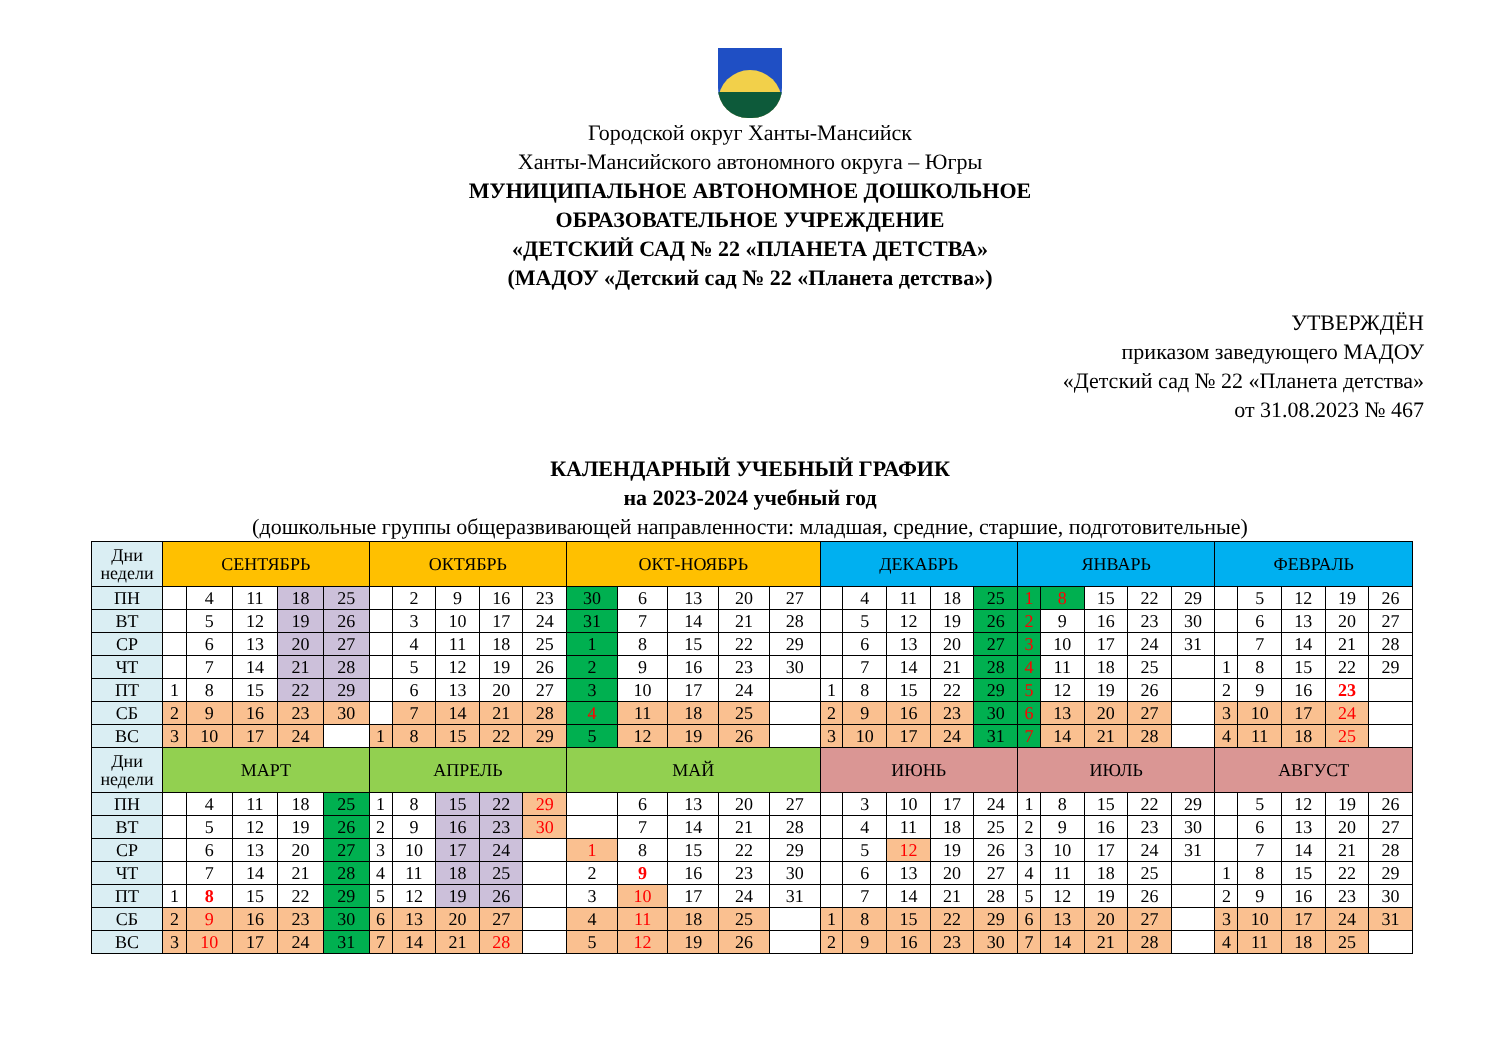Городской округ Ханты-Мансийск
Ханты-Мансийского автономного округа – Югры
МУНИЦИПАЛЬНОЕ АВТОНОМНОЕ ДОШКОЛЬНОЕ
ОБРАЗОВАТЕЛЬНОЕ УЧРЕЖДЕНИЕ
«ДЕТСКИЙ САД № 22 «ПЛАНЕТА ДЕТСТВА»
(МАДОУ «Детский сад № 22 «Планета детства»)
УТВЕРЖДЁН
приказом заведующего МАДОУ
«Детский сад № 22 «Планета детства»
от 31.08.2023 № 467
КАЛЕНДАРНЫЙ УЧЕБНЫЙ ГРАФИК
на 2023-2024 учебный год
(дошкольные группы общеразвивающей направленности: младшая, средние, старшие, подготовительные)
| Дни недели | СЕНТЯБРЬ | | | | | ОКТЯБРЬ | | | | | ОКТ-НОЯБРЬ | | | | | ДЕКАБРЬ | | | | | ЯНВАРЬ | | | | | ФЕВРАЛЬ | | | | |
| --- | --- | --- | --- | --- | --- | --- | --- | --- | --- | --- | --- | --- | --- | --- | --- | --- | --- | --- | --- | --- | --- | --- | --- | --- | --- | --- | --- | --- | --- | --- |
| ПН | | 4 | 11 | 18 | 25 | | 2 | 9 | 16 | 23 | 30 | 6 | 13 | 20 | 27 | | 4 | 11 | 18 | 25 | 1 | 8 | 15 | 22 | 29 | | 5 | 12 | 19 | 26 |
| ВТ | | 5 | 12 | 19 | 26 | | 3 | 10 | 17 | 24 | 31 | 7 | 14 | 21 | 28 | | 5 | 12 | 19 | 26 | 2 | 9 | 16 | 23 | 30 | | 6 | 13 | 20 | 27 |
| СР | | 6 | 13 | 20 | 27 | | 4 | 11 | 18 | 25 | 1 | 8 | 15 | 22 | 29 | | 6 | 13 | 20 | 27 | 3 | 10 | 17 | 24 | 31 | | 7 | 14 | 21 | 28 |
| ЧТ | | 7 | 14 | 21 | 28 | | 5 | 12 | 19 | 26 | 2 | 9 | 16 | 23 | 30 | | 7 | 14 | 21 | 28 | 4 | 11 | 18 | 25 | | 1 | 8 | 15 | 22 | 29 |
| ПТ | 1 | 8 | 15 | 22 | 29 | | 6 | 13 | 20 | 27 | 3 | 10 | 17 | 24 | | 1 | 8 | 15 | 22 | 29 | 5 | 12 | 19 | 26 | | 2 | 9 | 16 | 23 | |
| СБ | 2 | 9 | 16 | 23 | 30 | | 7 | 14 | 21 | 28 | 4 | 11 | 18 | 25 | | 2 | 9 | 16 | 23 | 30 | 6 | 13 | 20 | 27 | | 3 | 10 | 17 | 24 | |
| ВС | 3 | 10 | 17 | 24 | | 1 | 8 | 15 | 22 | 29 | 5 | 12 | 19 | 26 | | 3 | 10 | 17 | 24 | 31 | 7 | 14 | 21 | 28 | | 4 | 11 | 18 | 25 | |
| Дни недели | МАРТ | | | | | АПРЕЛЬ | | | | | МАЙ | | | | | ИЮНЬ | | | | | ИЮЛЬ | | | | | АВГУСТ | | | | |
| ПН | | 4 | 11 | 18 | 25 | 1 | 8 | 15 | 22 | 29 | | 6 | 13 | 20 | 27 | | 3 | 10 | 17 | 24 | 1 | 8 | 15 | 22 | 29 | | 5 | 12 | 19 | 26 |
| ВТ | | 5 | 12 | 19 | 26 | 2 | 9 | 16 | 23 | 30 | | 7 | 14 | 21 | 28 | | 4 | 11 | 18 | 25 | 2 | 9 | 16 | 23 | 30 | | 6 | 13 | 20 | 27 |
| СР | | 6 | 13 | 20 | 27 | 3 | 10 | 17 | 24 | | 1 | 8 | 15 | 22 | 29 | | 5 | 12 | 19 | 26 | 3 | 10 | 17 | 24 | 31 | | 7 | 14 | 21 | 28 |
| ЧТ | | 7 | 14 | 21 | 28 | 4 | 11 | 18 | 25 | | 2 | 9 | 16 | 23 | 30 | | 6 | 13 | 20 | 27 | 4 | 11 | 18 | 25 | | 1 | 8 | 15 | 22 | 29 |
| ПТ | 1 | 8 | 15 | 22 | 29 | 5 | 12 | 19 | 26 | | 3 | 10 | 17 | 24 | 31 | | 7 | 14 | 21 | 28 | 5 | 12 | 19 | 26 | | 2 | 9 | 16 | 23 | 30 |
| СБ | 2 | 9 | 16 | 23 | 30 | 6 | 13 | 20 | 27 | | 4 | 11 | 18 | 25 | | 1 | 8 | 15 | 22 | 29 | 6 | 13 | 20 | 27 | | 3 | 10 | 17 | 24 | 31 |
| ВС | 3 | 10 | 17 | 24 | 31 | 7 | 14 | 21 | 28 | | 5 | 12 | 19 | 26 | | 2 | 9 | 16 | 23 | 30 | 7 | 14 | 21 | 28 | | 4 | 11 | 18 | 25 | |